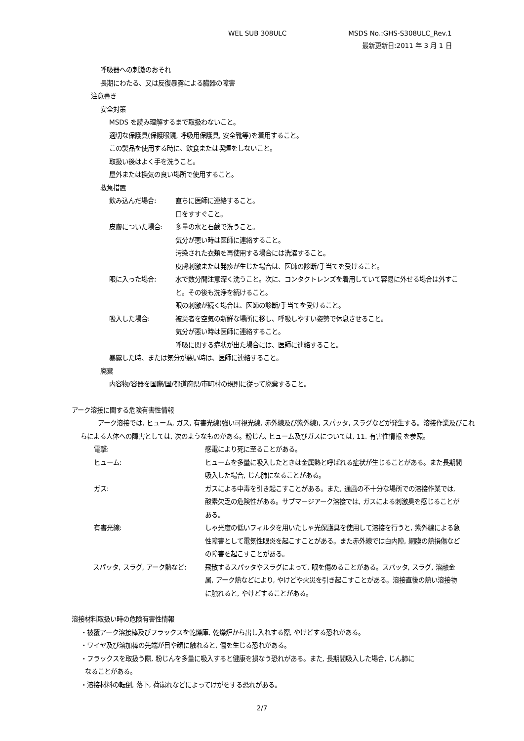WEL SUB 308ULC MSDS No.:GHS-S308ULC_Rev.1
最新更新日:2011 年 3 月 1 日
呼吸器への刺激のおそれ
長期にわたる、又は反復暴露による臓器の障害
注意書き
安全対策
MSDS を読み理解するまで取扱わないこと。
適切な保護具(保護眼鏡, 呼吸用保護具, 安全靴等)を着用すること。
この製品を使用する時に、飲食または喫煙をしないこと。
取扱い後はよく手を洗うこと。
屋外または換気の良い場所で使用すること。
救急措置
飲み込んだ場合: 直ちに医師に連絡すること。
口をすすぐこと。
皮膚についた場合: 多量の水と石鹸で洗うこと。
気分が悪い時は医師に連絡すること。
汚染された衣類を再使用する場合には洗濯すること。
皮膚刺激または発疹が生じた場合は、医師の診断/手当てを受けること。
眼に入った場合: 水で数分間注意深く洗うこと。次に、コンタクトレンズを着用していて容易に外せる場合は外すこと。その後も洗浄を続けること。
眼の刺激が続く場合は、医師の診断/手当てを受けること。
吸入した場合: 被災者を空気の新鮮な場所に移し、呼吸しやすい姿勢で休息させること。
気分が悪い時は医師に連絡すること。
呼吸に関する症状が出た場合には、医師に連絡すること。
暴露した時、または気分が悪い時は、医師に連絡すること。
廃棄
内容物/容器を国際/国/都道府県/市町村の規則に従って廃棄すること。
アーク溶接に関する危険有害性情報
アーク溶接では, ヒューム, ガス, 有害光線(強い可視光線, 赤外線及び紫外線), スパッタ, スラグなどが発生する。溶接作業及びこれらによる人体への障害としては, 次のようなものがある。粉じん, ヒューム及びガスについては, 11. 有害性情報 を参照。
電撃: 感電により死に至ることがある。
ヒューム: ヒュームを多量に吸入したときは金属熱と呼ばれる症状が生じることがある。また長期間吸入した場合, じん肺になることがある。
ガス: ガスによる中毒を引き起こすことがある。また, 通風の不十分な場所での溶接作業では, 酸素欠乏の危険性がある。サブマージアーク溶接では, ガスによる刺激臭を感じることがある。
有害光線: しゃ光度の低いフィルタを用いたしゃ光保護具を使用して溶接を行うと, 紫外線による急性障害として電気性眼炎を起こすことがある。また赤外線では白内障, 網膜の熱損傷などの障害を起こすことがある。
スパッタ, スラグ, アーク熱など: 飛散するスパッタやスラグによって, 眼を傷めることがある。スパッタ, スラグ, 溶融金属, アーク熱などにより, やけどや火災を引き起こすことがある。溶接直後の熱い溶接物に触れると, やけどすることがある。
溶接材料取扱い時の危険有害性情報
・被覆アーク溶接棒及びフラックスを乾燥庫, 乾燥炉から出し入れする際, やけどする恐れがある。
・ワイヤ及び溶加棒の先端が目や顔に触れると, 傷を生じる恐れがある。
・フラックスを取扱う際, 粉じんを多量に吸入すると健康を損なう恐れがある。また, 長期間吸入した場合, じん肺に
なることがある。
・溶接材料の転倒, 落下, 荷崩れなどによってけがをする恐れがある。
2/7